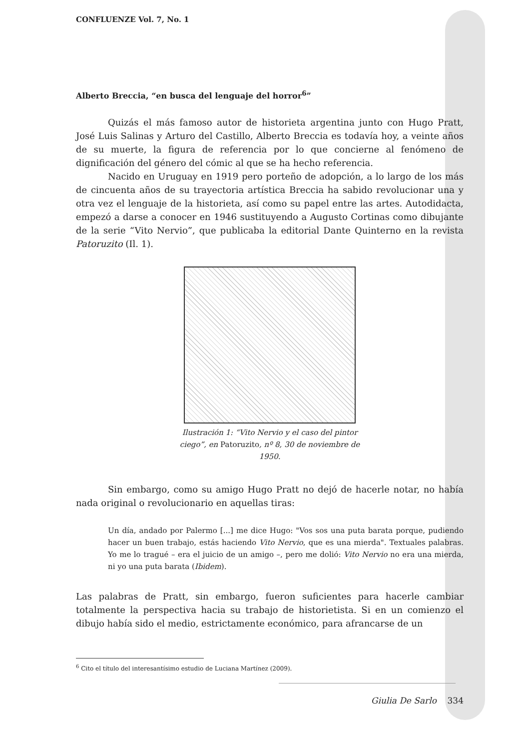CONFLUENZE Vol. 7, No. 1
Alberto Breccia, “en busca del lenguaje del horror<sup>6</sup>”
Quizás el más famoso autor de historieta argentina junto con Hugo Pratt, José Luis Salinas y Arturo del Castillo, Alberto Breccia es todavía hoy, a veinte años de su muerte, la figura de referencia por lo que concierne al fenómeno de dignificación del género del cómic al que se ha hecho referencia.
Nacido en Uruguay en 1919 pero porteño de adopción, a lo largo de los más de cincuenta años de su trayectoria artística Breccia ha sabido revolucionar una y otra vez el lenguaje de la historieta, así como su papel entre las artes. Autodidacta, empezó a darse a conocer en 1946 sustituyendo a Augusto Cortinas como dibujante de la serie “Vito Nervio”, que publicaba la editorial Dante Quinterno en la revista Patoruzito (Il. 1).
Ilustración 1: “Vito Nervio y el caso del pintor ciego”, en Patoruzito, nº 8, 30 de noviembre de 1950.
Sin embargo, como su amigo Hugo Pratt no dejó de hacerle notar, no había nada original o revolucionario en aquellas tiras:
Un día, andado por Palermo [...] me dice Hugo: "Vos sos una puta barata porque, pudiendo hacer un buen trabajo, estás haciendo Vito Nervio, que es una mierda". Textuales palabras. Yo me lo tragué – era el juicio de un amigo –, pero me dolió: Vito Nervio no era una mierda, ni yo una puta barata (Ibidem).
Las palabras de Pratt, sin embargo, fueron suficientes para hacerle cambiar totalmente la perspectiva hacia su trabajo de historietista. Si en un comienzo el dibujo había sido el medio, estrictamente económico, para afrancarse de un
<sup>6</sup> Cito el título del interesantísimo estudio de Luciana Martínez (2009).
Giulia De Sarlo 334